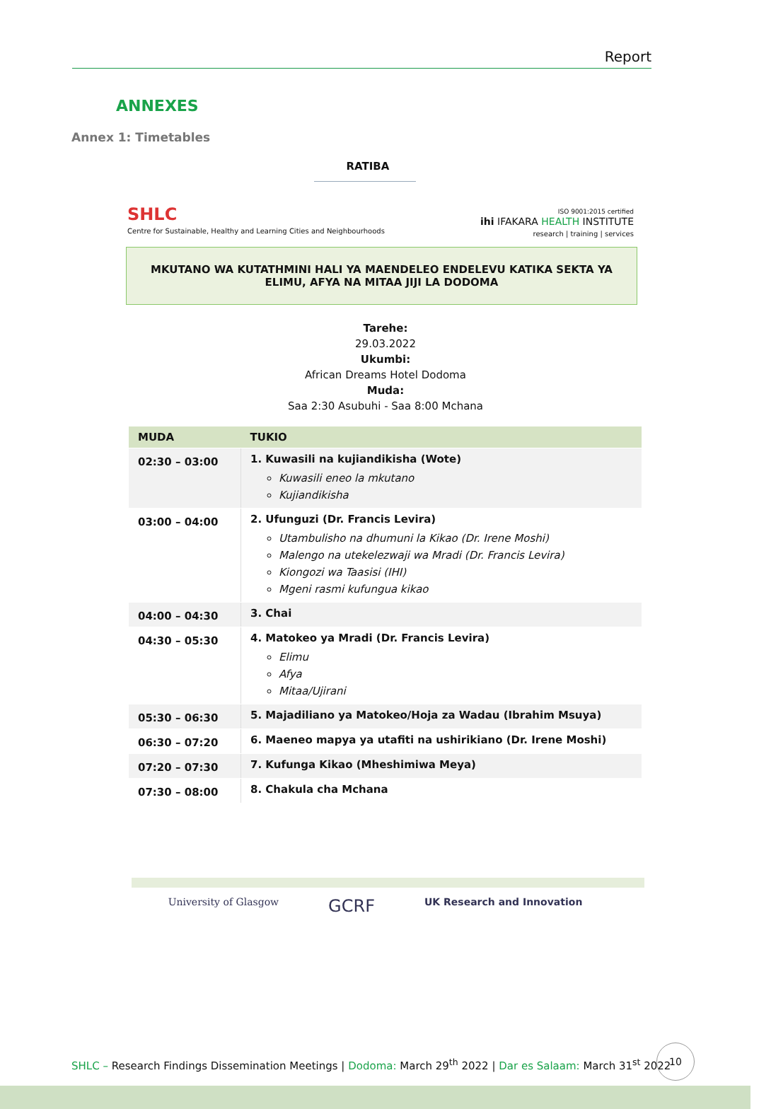Report
ANNEXES
Annex 1: Timetables
RATIBA
SHLC
Centre for Sustainable, Healthy and Learning Cities and Neighbourhoods
ISO 9001:2015 certified
ihi IFAKARA HEALTH INSTITUTE
research | training | services
MKUTANO WA KUTATHMINI HALI YA MAENDELEO ENDELEVU KATIKA SEKTA YA ELIMU, AFYA NA MITAA JIJI LA DODOMA
Tarehe:
29.03.2022
Ukumbi:
African Dreams Hotel Dodoma
Muda:
Saa 2:30 Asubuhi - Saa 8:00 Mchana
| MUDA | TUKIO |
| --- | --- |
| 02:30 – 03:00 | 1. Kuwasili na kujiandikisha (Wote) Kuwasili eneo la mkutano Kujiandikisha |
| 03:00 – 04:00 | 2. Ufunguzi (Dr. Francis Levira) Utambulisho na dhumuni la Kikao (Dr. Irene Moshi) Malengo na utekelezwaji wa Mradi (Dr. Francis Levira) Kiongozi wa Taasisi (IHI) Mgeni rasmi kufungua kikao |
| 04:00 – 04:30 | 3. Chai |
| 04:30 – 05:30 | 4. Matokeo ya Mradi (Dr. Francis Levira) Elimu Afya Mitaa/Ujirani |
| 05:30 – 06:30 | 5. Majadiliano ya Matokeo/Hoja za Wadau (Ibrahim Msuya) |
| 06:30 – 07:20 | 6. Maeneo mapya ya utafiti na ushirikiano (Dr. Irene Moshi) |
| 07:20 – 07:30 | 7. Kufunga Kikao (Mheshimiwa Meya) |
| 07:30 – 08:00 | 8. Chakula cha Mchana |
University of Glasgow GCRF UK Research and Innovation
SHLC – Research Findings Dissemination Meetings | Dodoma: March 29<sup>th</sup> 2022 | Dar es Salaam: March 31<sup>st</sup> 2022
10